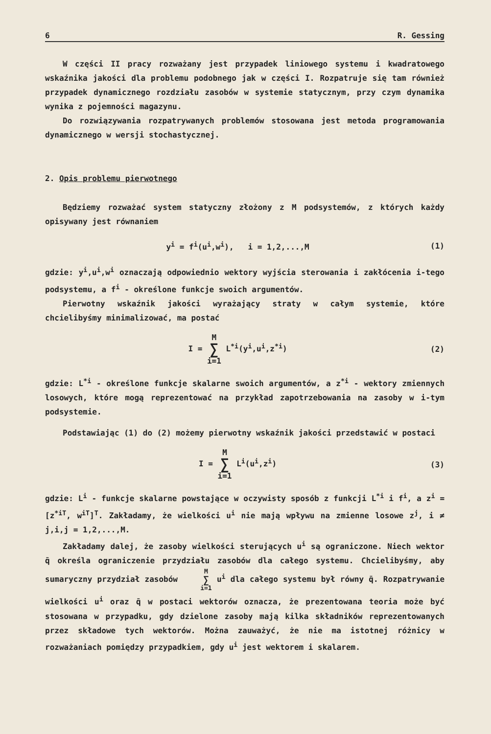6 R. Gessing
W części II pracy rozważany jest przypadek liniowego systemu i kwadratowego wskaźnika jakości dla problemu podobnego jak w części I. Rozpatruje się tam również przypadek dynamicznego rozdziału zasobów w systemie statycznym, przy czym dynamika wynika z pojemności magazynu.
Do rozwiązywania rozpatrywanych problemów stosowana jest metoda programowania dynamicznego w wersji stochastycznej.
2. Opis problemu pierwotnego
Będziemy rozważać system statyczny złożony z M podsystemów, z których każdy opisywany jest równaniem
y<sup>i</sup> = f<sup>i</sup>(u<sup>i</sup>,w<sup>i</sup>), i = 1,2,...,M (1)
gdzie: y<sup>i</sup>,u<sup>i</sup>,w<sup>i</sup> oznaczają odpowiednio wektory wyjścia sterowania i zakłócenia i-tego podsystemu, a f<sup>i</sup> - określone funkcje swoich argumentów.
Pierwotny wskaźnik jakości wyrażający straty w całym systemie, które chcielibyśmy minimalizować, ma postać
I = M ∑ i=1 L<sup>*i</sup>(y<sup>i</sup>,u<sup>i</sup>,z<sup>*i</sup>) (2)
gdzie: L<sup>*i</sup> - określone funkcje skalarne swoich argumentów, a z<sup>*i</sup> - wektory zmiennych losowych, które mogą reprezentować na przykład zapotrzebowania na zasoby w i-tym podsystemie.
Podstawiając (1) do (2) możemy pierwotny wskaźnik jakości przedstawić w postaci
I = M ∑ i=1 L<sup>i</sup>(u<sup>i</sup>,z<sup>i</sup>) (3)
gdzie: L<sup>i</sup> - funkcje skalarne powstające w oczywisty sposób z funkcji L<sup>*i</sup> i f<sup>i</sup>, a z<sup>i</sup> = [z<sup>*iT</sup>, w<sup>iT</sup>]<sup>T</sup>. Zakładamy, że wielkości u<sup>i</sup> nie mają wpływu na zmienne losowe z<sup>j</sup>, i ≠ j,i,j = 1,2,...,M.
Zakładamy dalej, że zasoby wielkości sterujących u<sup>i</sup> są ograniczone. Niech wektor q̄ określa ograniczenie przydziału zasobów dla całego systemu. Chcielibyśmy, aby sumaryczny przydział zasobów M ∑ i=1 u<sup>i</sup> dla całego systemu był równy q̄. Rozpatrywanie wielkości u<sup>i</sup> oraz q̄ w postaci wektorów oznacza, że prezentowana teoria może być stosowana w przypadku, gdy dzielone zasoby mają kilka składników reprezentowanych przez składowe tych wektorów. Można zauważyć, że nie ma istotnej różnicy w rozważaniach pomiędzy przypadkiem, gdy u<sup>i</sup> jest wektorem i skalarem.